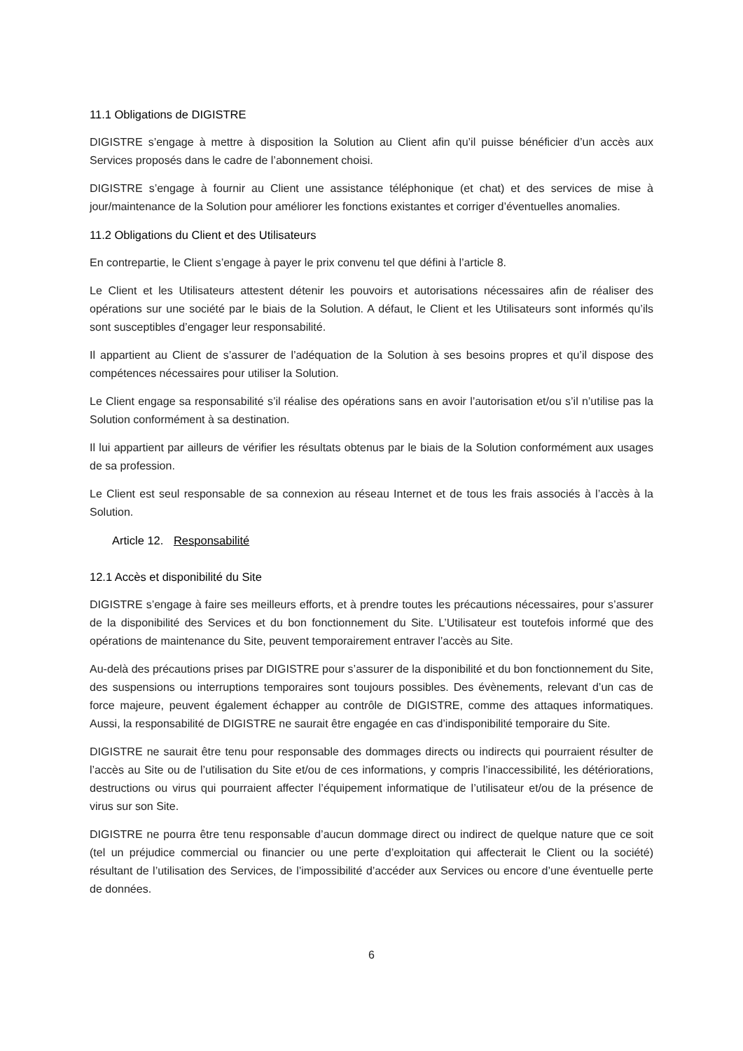11.1 Obligations de DIGISTRE
DIGISTRE s’engage à mettre à disposition la Solution au Client afin qu’il puisse bénéficier d’un accès aux Services proposés dans le cadre de l’abonnement choisi.
DIGISTRE s’engage à fournir au Client une assistance téléphonique (et chat) et des services de mise à jour/maintenance de la Solution pour améliorer les fonctions existantes et corriger d’éventuelles anomalies.
11.2 Obligations du Client et des Utilisateurs
En contrepartie, le Client s’engage à payer le prix convenu tel que défini à l’article 8.
Le Client et les Utilisateurs attestent détenir les pouvoirs et autorisations nécessaires afin de réaliser des opérations sur une société par le biais de la Solution. A défaut, le Client et les Utilisateurs sont informés qu’ils sont susceptibles d’engager leur responsabilité.
Il appartient au Client de s’assurer de l’adéquation de la Solution à ses besoins propres et qu’il dispose des compétences nécessaires pour utiliser la Solution.
Le Client engage sa responsabilité s’il réalise des opérations sans en avoir l’autorisation et/ou s’il n’utilise pas la Solution conformément à sa destination.
Il lui appartient par ailleurs de vérifier les résultats obtenus par le biais de la Solution conformément aux usages de sa profession.
Le Client est seul responsable de sa connexion au réseau Internet et de tous les frais associés à l’accès à la Solution.
Article 12. Responsabilité
12.1 Accès et disponibilité du Site
DIGISTRE s’engage à faire ses meilleurs efforts, et à prendre toutes les précautions nécessaires, pour s’assurer de la disponibilité des Services et du bon fonctionnement du Site. L’Utilisateur est toutefois informé que des opérations de maintenance du Site, peuvent temporairement entraver l’accès au Site.
Au-delà des précautions prises par DIGISTRE pour s’assurer de la disponibilité et du bon fonctionnement du Site, des suspensions ou interruptions temporaires sont toujours possibles. Des évènements, relevant d’un cas de force majeure, peuvent également échapper au contrôle de DIGISTRE, comme des attaques informatiques. Aussi, la responsabilité de DIGISTRE ne saurait être engagée en cas d’indisponibilité temporaire du Site.
DIGISTRE ne saurait être tenu pour responsable des dommages directs ou indirects qui pourraient résulter de l’accès au Site ou de l’utilisation du Site et/ou de ces informations, y compris l’inaccessibilité, les détériorations, destructions ou virus qui pourraient affecter l’équipement informatique de l’utilisateur et/ou de la présence de virus sur son Site.
DIGISTRE ne pourra être tenu responsable d’aucun dommage direct ou indirect de quelque nature que ce soit (tel un préjudice commercial ou financier ou une perte d’exploitation qui affecterait le Client ou la société) résultant de l’utilisation des Services, de l’impossibilité d’accéder aux Services ou encore d’une éventuelle perte de données.
6